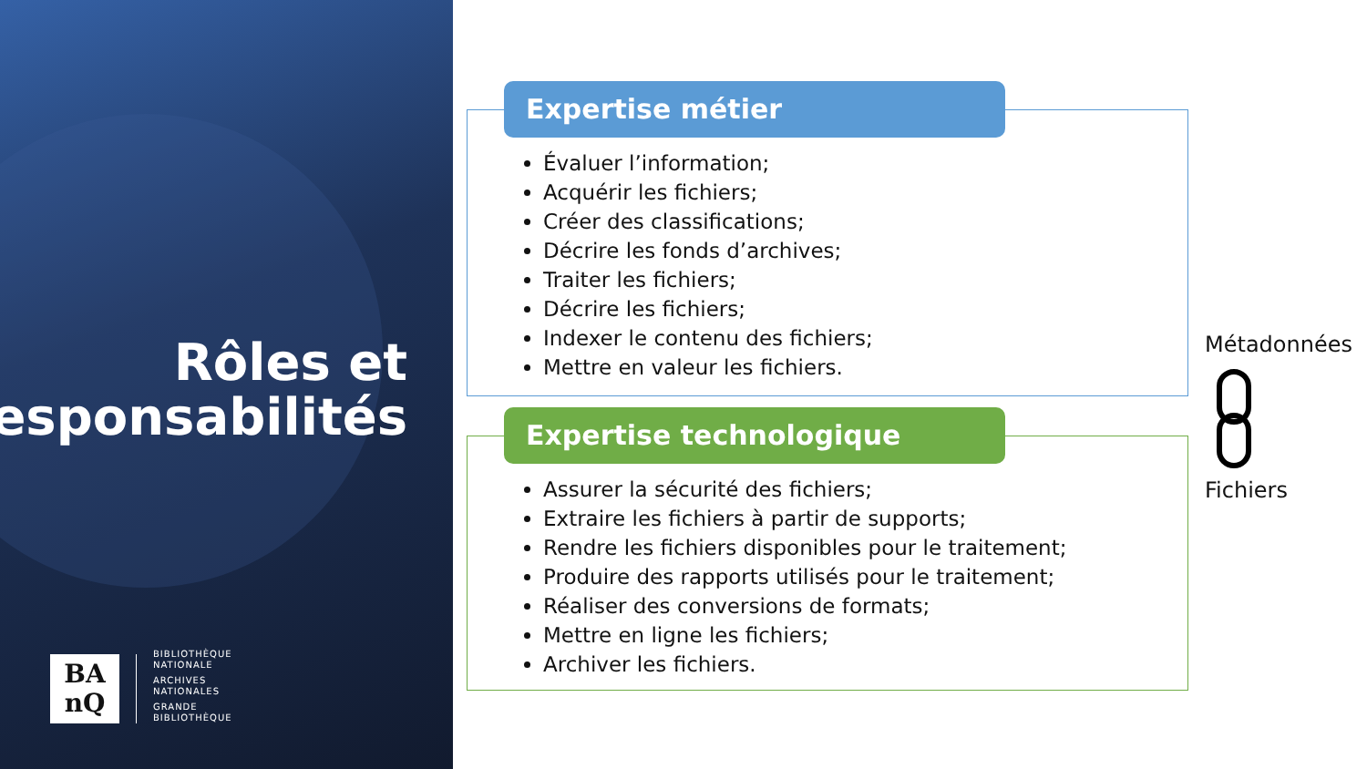Rôles et
responsabilités
BA
nQ
BIBLIOTHÈQUE
NATIONALE
ARCHIVES
NATIONALES
GRANDE
BIBLIOTHÈQUE
Expertise métier
Évaluer l’information;
Acquérir les fichiers;
Créer des classifications;
Décrire les fonds d’archives;
Traiter les fichiers;
Décrire les fichiers;
Indexer le contenu des fichiers;
Mettre en valeur les fichiers.
Expertise technologique
Assurer la sécurité des fichiers;
Extraire les fichiers à partir de supports;
Rendre les fichiers disponibles pour le traitement;
Produire des rapports utilisés pour le traitement;
Réaliser des conversions de formats;
Mettre en ligne les fichiers;
Archiver les fichiers.
Métadonnées
Fichiers